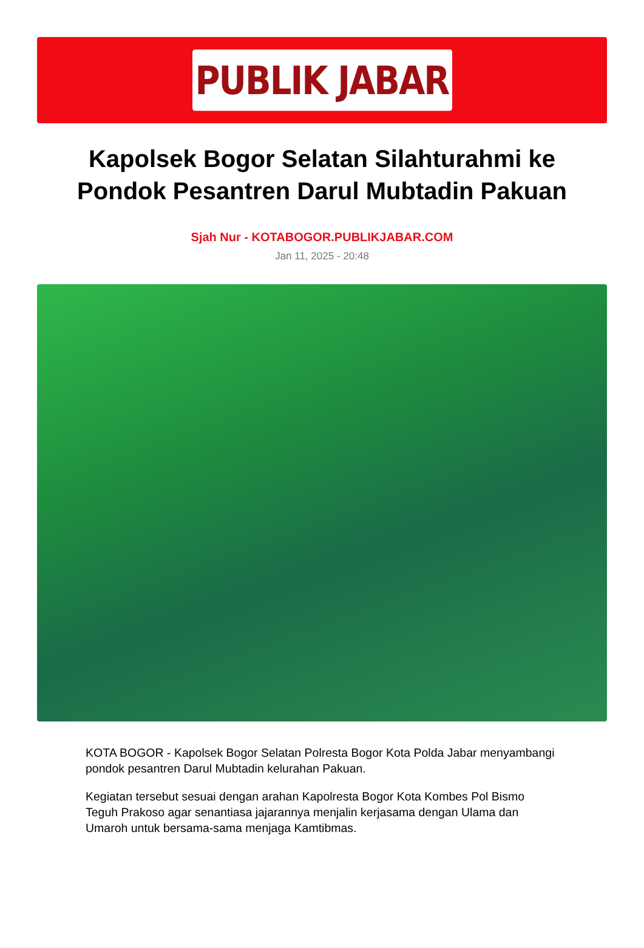PUBLIK JABAR
Kapolsek Bogor Selatan Silahturahmi ke Pondok Pesantren Darul Mubtadin Pakuan
Sjah Nur - KOTABOGOR.PUBLIKJABAR.COM
Jan 11, 2025 - 20:48
KOTA BOGOR - Kapolsek Bogor Selatan Polresta Bogor Kota Polda Jabar menyambangi pondok pesantren Darul Mubtadin kelurahan Pakuan.
Kegiatan tersebut sesuai dengan arahan Kapolresta Bogor Kota Kombes Pol Bismo Teguh Prakoso agar senantiasa jajarannya menjalin kerjasama dengan Ulama dan Umaroh untuk bersama-sama menjaga Kamtibmas.